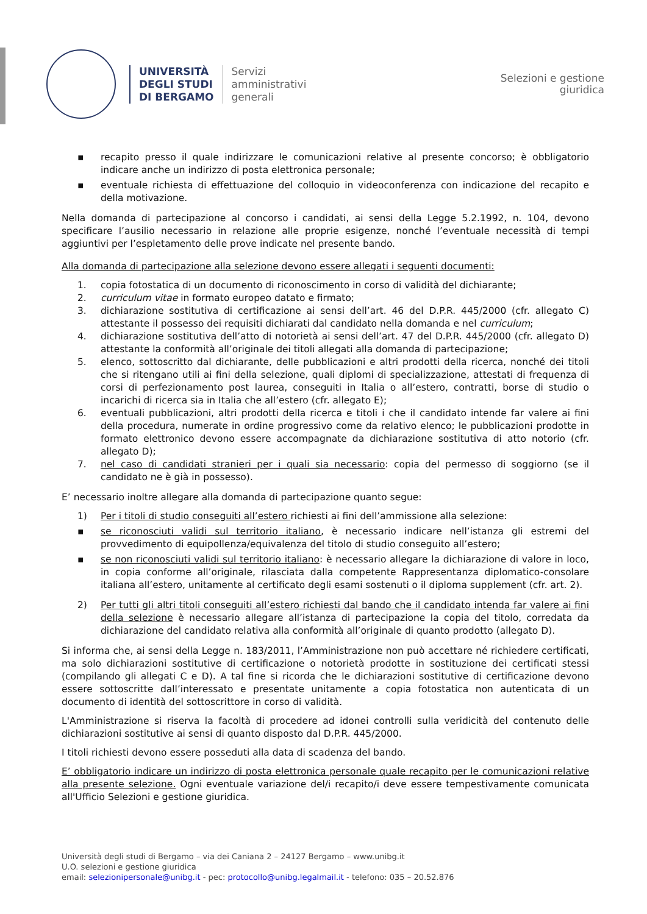UNIVERSITÀ
DEGLI STUDI
DI BERGAMO
Servizi
amministrativi
generali
Selezioni e gestione
giuridica
▪ recapito presso il quale indirizzare le comunicazioni relative al presente concorso; è obbligatorio indicare anche un indirizzo di posta elettronica personale;
▪ eventuale richiesta di effettuazione del colloquio in videoconferenza con indicazione del recapito e della motivazione.
Nella domanda di partecipazione al concorso i candidati, ai sensi della Legge 5.2.1992, n. 104, devono specificare l’ausilio necessario in relazione alle proprie esigenze, nonché l’eventuale necessità di tempi aggiuntivi per l’espletamento delle prove indicate nel presente bando.
Alla domanda di partecipazione alla selezione devono essere allegati i seguenti documenti:
1. copia fotostatica di un documento di riconoscimento in corso di validità del dichiarante;
2. curriculum vitae in formato europeo datato e firmato;
3. dichiarazione sostitutiva di certificazione ai sensi dell’art. 46 del D.P.R. 445/2000 (cfr. allegato C) attestante il possesso dei requisiti dichiarati dal candidato nella domanda e nel curriculum;
4. dichiarazione sostitutiva dell’atto di notorietà ai sensi dell’art. 47 del D.P.R. 445/2000 (cfr. allegato D) attestante la conformità all’originale dei titoli allegati alla domanda di partecipazione;
5. elenco, sottoscritto dal dichiarante, delle pubblicazioni e altri prodotti della ricerca, nonché dei titoli che si ritengano utili ai fini della selezione, quali diplomi di specializzazione, attestati di frequenza di corsi di perfezionamento post laurea, conseguiti in Italia o all’estero, contratti, borse di studio o incarichi di ricerca sia in Italia che all’estero (cfr. allegato E);
6. eventuali pubblicazioni, altri prodotti della ricerca e titoli i che il candidato intende far valere ai fini della procedura, numerate in ordine progressivo come da relativo elenco; le pubblicazioni prodotte in formato elettronico devono essere accompagnate da dichiarazione sostitutiva di atto notorio (cfr. allegato D);
7. nel caso di candidati stranieri per i quali sia necessario: copia del permesso di soggiorno (se il candidato ne è già in possesso).
E’ necessario inoltre allegare alla domanda di partecipazione quanto segue:
1) Per i titoli di studio conseguiti all’estero richiesti ai fini dell’ammissione alla selezione:
▪ se riconosciuti validi sul territorio italiano, è necessario indicare nell’istanza gli estremi del provvedimento di equipollenza/equivalenza del titolo di studio conseguito all’estero;
▪ se non riconosciuti validi sul territorio italiano: è necessario allegare la dichiarazione di valore in loco, in copia conforme all’originale, rilasciata dalla competente Rappresentanza diplomatico-consolare italiana all’estero, unitamente al certificato degli esami sostenuti o il diploma supplement (cfr. art. 2).
2) Per tutti gli altri titoli conseguiti all’estero richiesti dal bando che il candidato intenda far valere ai fini della selezione è necessario allegare all’istanza di partecipazione la copia del titolo, corredata da dichiarazione del candidato relativa alla conformità all’originale di quanto prodotto (allegato D).
Si informa che, ai sensi della Legge n. 183/2011, l’Amministrazione non può accettare né richiedere certificati, ma solo dichiarazioni sostitutive di certificazione o notorietà prodotte in sostituzione dei certificati stessi (compilando gli allegati C e D). A tal fine si ricorda che le dichiarazioni sostitutive di certificazione devono essere sottoscritte dall’interessato e presentate unitamente a copia fotostatica non autenticata di un documento di identità del sottoscrittore in corso di validità.
L'Amministrazione si riserva la facoltà di procedere ad idonei controlli sulla veridicità del contenuto delle dichiarazioni sostitutive ai sensi di quanto disposto dal D.P.R. 445/2000.
I titoli richiesti devono essere posseduti alla data di scadenza del bando.
E’ obbligatorio indicare un indirizzo di posta elettronica personale quale recapito per le comunicazioni relative alla presente selezione. Ogni eventuale variazione del/i recapito/i deve essere tempestivamente comunicata all'Ufficio Selezioni e gestione giuridica.
Università degli studi di Bergamo – via dei Caniana 2 – 24127 Bergamo – www.unibg.it
U.O. selezioni e gestione giuridica
email: selezionipersonale@unibg.it - pec: protocollo@unibg.legalmail.it - telefono: 035 – 20.52.876